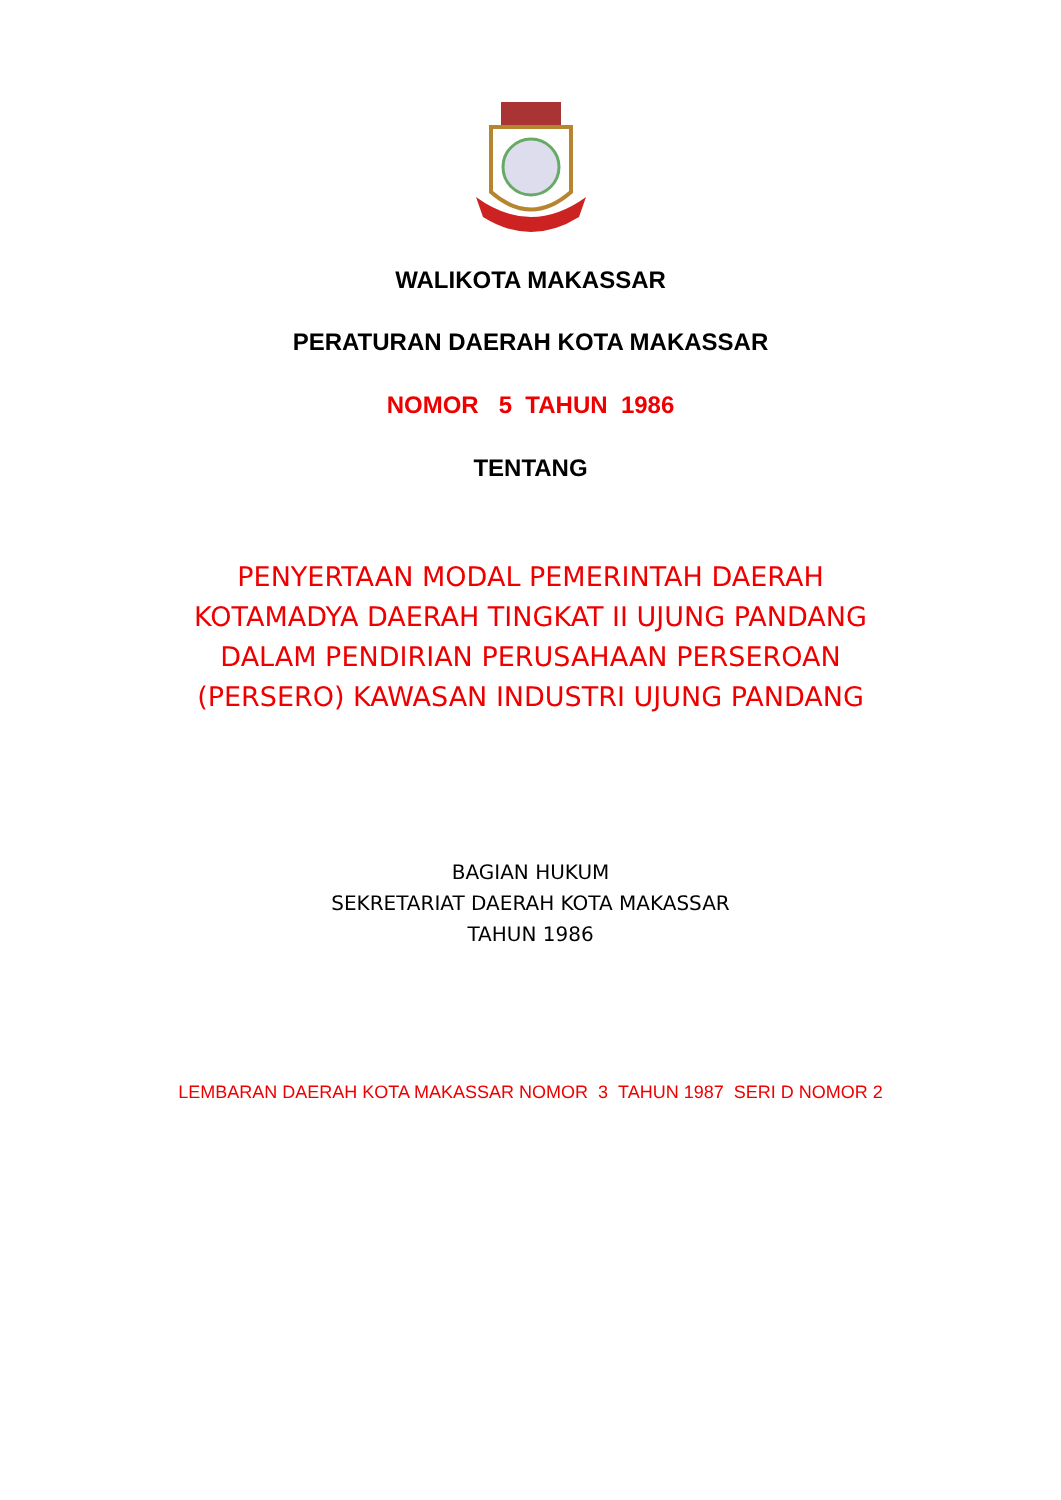WALIKOTA MAKASSAR
PERATURAN DAERAH KOTA MAKASSAR
NOMOR 5 TAHUN 1986
TENTANG
PENYERTAAN MODAL PEMERINTAH DAERAH
KOTAMADYA DAERAH TINGKAT II UJUNG PANDANG
DALAM PENDIRIAN PERUSAHAAN PERSEROAN
(PERSERO) KAWASAN INDUSTRI UJUNG PANDANG
BAGIAN HUKUM
SEKRETARIAT DAERAH KOTA MAKASSAR
TAHUN 1986
LEMBARAN DAERAH KOTA MAKASSAR NOMOR 3 TAHUN 1987 SERI D NOMOR 2